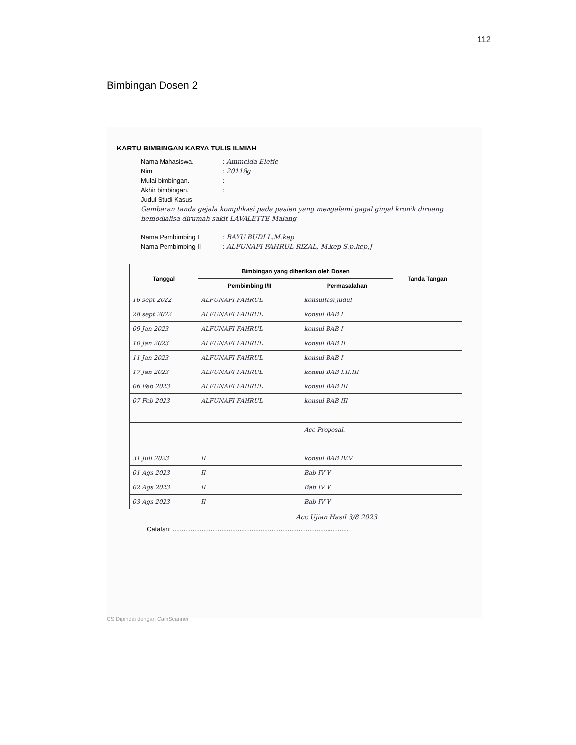112
Bimbingan Dosen 2
KARTU BIMBINGAN KARYA TULIS ILMIAH
Nama Mahasiswa.: Ammeida Eletie
Nim: 20118g
Mulai bimbingan.:
Akhir bimbingan.:
Judul Studi Kasus
Gambaran tanda gejala komplikasi pada pasien yang mengalami gagal ginjal kronik diruang hemodialisa dirumah sakit LAVALETTE Malang
Nama Pembimbing I: BAYU BUDI L.M.kep
Nama Pembimbing II: ALFUNAFI FAHRUL RIZAL, M.kep S.p.kep.J
| Tanggal | Bimbingan yang diberikan oleh Dosen | | Tanda Tangan |
| --- | --- | --- | --- |
| | Pembimbing I/II | Permasalahan | |
| 16 sept 2022 | ALFUNAFI FAHRUL | konsultasi judul | |
| 28 sept 2022 | ALFUNAFI FAHRUL | konsul BAB I | |
| 09 Jan 2023 | ALFUNAFI FAHRUL | konsul BAB I | |
| 10 Jan 2023 | ALFUNAFI FAHRUL | konsul BAB II | |
| 11 Jan 2023 | ALFUNAFI FAHRUL | konsul BAB I | |
| 17 Jan 2023 | ALFUNAFI FAHRUL | konsul BAB I.II.III | |
| 06 Feb 2023 | ALFUNAFI FAHRUL | konsul BAB III | |
| 07 Feb 2023 | ALFUNAFI FAHRUL | konsul BAB III | |
| | | Acc Proposal. | |
| 31 Juli 2023 | II | konsul BAB IV.V | |
| 01 Ags 2023 | II | Bab IV V | |
| 02 Ags 2023 | II | Bab IV V | |
| 03 Ags 2023 | II | Bab IV V | |
Acc Ujian Hasil 3/8 2023
Catatan: ..................................................................................................
CS Dipindai dengan CamScanner